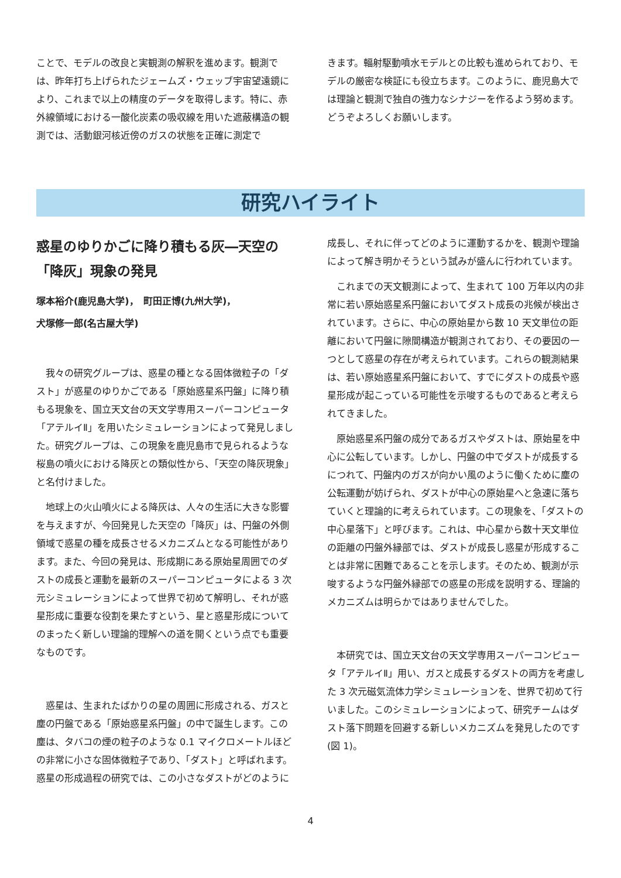ことで、モデルの改良と実観測の解釈を進めます。観測では、昨年打ち上げられたジェームズ・ウェッブ宇宙望遠鏡により、これまで以上の精度のデータを取得します。特に、赤外線領域における一酸化炭素の吸収線を用いた遮蔽構造の観測では、活動銀河核近傍のガスの状態を正確に測定で
きます。輻射駆動噴水モデルとの比較も進められており、モデルの厳密な検証にも役立ちます。このように、鹿児島大では理論と観測で独自の強力なシナジーを作るよう努めます。どうぞよろしくお願いします。
研究ハイライト
惑星のゆりかごに降り積もる灰―天空の「降灰」現象の発見
塚本裕介(鹿児島大学)，　町田正博(九州大学)，
犬塚修一郎(名古屋大学)
　我々の研究グループは、惑星の種となる固体微粒子の「ダスト」が惑星のゆりかごである「原始惑星系円盤」に降り積もる現象を、国立天文台の天文学専用スーパーコンピュータ「アテルイⅡ」を用いたシミュレーションによって発見しました。研究グループは、この現象を鹿児島市で見られるような桜島の噴火における降灰との類似性から、「天空の降灰現象」と名付けました。
　地球上の火山噴火による降灰は、人々の生活に大きな影響を与えますが、今回発見した天空の「降灰」は、円盤の外側領域で惑星の種を成長させるメカニズムとなる可能性があります。また、今回の発見は、形成期にある原始星周囲でのダストの成長と運動を最新のスーパーコンピュータによる 3 次元シミュレーションによって世界で初めて解明し、それが惑星形成に重要な役割を果たすという、星と惑星形成についてのまったく新しい理論的理解への道を開くという点でも重要なものです。
　惑星は、生まれたばかりの星の周囲に形成される、ガスと塵の円盤である「原始惑星系円盤」の中で誕生します。この塵は、タバコの煙の粒子のような 0.1 マイクロメートルほどの非常に小さな固体微粒子であり、「ダスト」と呼ばれます。惑星の形成過程の研究では、この小さなダストがどのように
成長し、それに伴ってどのように運動するかを、観測や理論によって解き明かそうという試みが盛んに行われています。
　これまでの天文観測によって、生まれて 100 万年以内の非常に若い原始惑星系円盤においてダスト成長の兆候が検出されています。さらに、中心の原始星から数 10 天文単位の距離において円盤に隙間構造が観測されており、その要因の一つとして惑星の存在が考えられています。これらの観測結果は、若い原始惑星系円盤において、すでにダストの成長や惑星形成が起こっている可能性を示唆するものであると考えられてきました。
　原始惑星系円盤の成分であるガスやダストは、原始星を中心に公転しています。しかし、円盤の中でダストが成長するにつれて、円盤内のガスが向かい風のように働くために塵の公転運動が妨げられ、ダストが中心の原始星へと急速に落ちていくと理論的に考えられています。この現象を、「ダストの中心星落下」と呼びます。これは、中心星から数十天文単位の距離の円盤外縁部では、ダストが成長し惑星が形成することは非常に困難であることを示します。そのため、観測が示唆するような円盤外縁部での惑星の形成を説明する、理論的メカニズムは明らかではありませんでした。
　本研究では、国立天文台の天文学専用スーパーコンピュータ「アテルイⅡ」用い、ガスと成長するダストの両方を考慮した 3 次元磁気流体力学シミュレーションを、世界で初めて行いました。このシミュレーションによって、研究チームはダスト落下問題を回避する新しいメカニズムを発見したのです (図 1)。
4